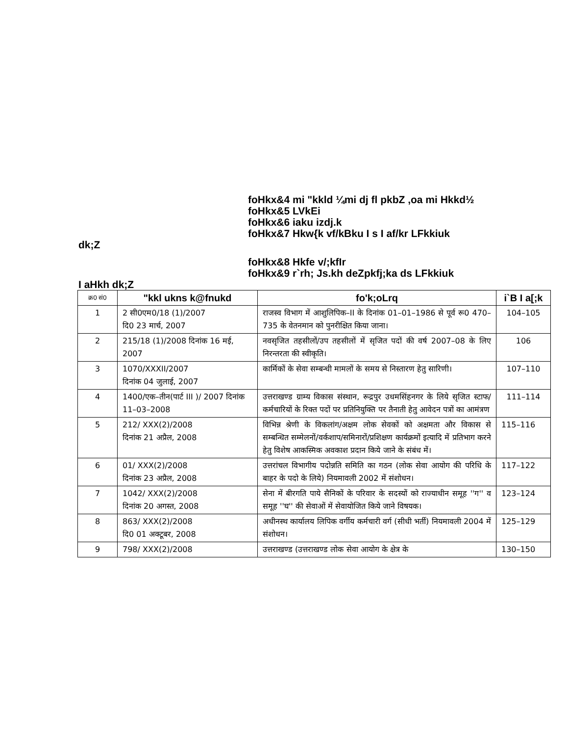foHkx&4 mi "kkld ¼mi dj fl pkbZ ,oa mi Hkkd½
foHkx&5 LVkEi
foHkx&6 iaku izdj.k
foHkx&7 Hkw{k vf/kBku I s I af/kr LFkkiuk
dk;Z
foHkx&8 Hkfe v/;kfIr
foHkx&9 r`rh; Js.kh deZpkfj;ka ds LFkkiuk
I aHkh dk;Z
| क्र0 सं0 | "kkl ukns k@fnukd | fo'k;oLrq | i`B I a[;k |
| --- | --- | --- | --- |
| 1 | 2 सी0एम0/18 (1)/2007 दि0 23 मार्च, 2007 | राजस्व विभाग में आशुलिपिक–II के दिनांक 01–01–1986 से पूर्व रू0 470–735 के वेतनमान को पुनरीक्षित किया जाना। | 104–105 |
| 2 | 215/18 (1)/2008 दिनांक 16 मई, 2007 | नवसृजित तहसीलों/उप तहसीलों में सृजित पदों की वर्ष 2007–08 के लिए निरन्तरता की स्वीकृति। | 106 |
| 3 | 1070/XXXII/2007 दिनांक 04 जुलाई, 2007 | कार्मिकों के सेवा सम्बन्धी मामलों के समय से निस्तारण हेतु सारिणी। | 107–110 |
| 4 | 1400/एक–तीन(पार्ट III )/ 2007 दिनांक 11–03–2008 | उत्तराखण्ड ग्राम्य विकास संस्थान, रूद्रपुर उधमसिंहनगर के लिये सृजित स्टाफ/ कर्मचारियों के रिक्त पदों पर प्रतिनियुक्ति पर तैनाती हेतु आवेदन पत्रों का आमंत्रण | 111–114 |
| 5 | 212/ XXX(2)/2008 दिनांक 21 अप्रैल, 2008 | विभिन्न श्रेणी के विकलांग/अक्षम लोक सेवकों को अक्षमता और विकास से सम्बन्धित सम्मेलनों/वर्कशाप/समिनारों/प्रशिक्षण कार्यक्रमों इत्यादि में प्रतिभाग करने हेतु विशेष आकस्मिक अवकाश प्रदान किये जाने के संबंध में। | 115–116 |
| 6 | 01/ XXX(2)/2008 दिनांक 23 अप्रैल, 2008 | उत्तरांचल विभागीय पदोन्नति समिति का गठन (लोक सेवा आयोग की परिधि के बाहर के पदो के लिये) नियमावली 2002 में संशोधन। | 117–122 |
| 7 | 1042/ XXX(2)/2008 दिनांक 20 अगस्त, 2008 | सेना में बीरगति पाये सैनिकों के परिवार के सदस्यों को राज्याधीन समूह ''ग'' व समूह ''घ'' की सेवाओं में सेवायोजित किये जाने विषयक। | 123–124 |
| 8 | 863/ XXX(2)/2008 दि0 01 अक्टूबर, 2008 | अधीनस्थ कार्यालय लिपिक वर्गीय कर्मचारी वर्ग (सीधी भर्ती) नियमावली 2004 में संशोधन। | 125–129 |
| 9 | 798/ XXX(2)/2008 | उत्तराखण्ड (उत्तराखण्ड लोक सेवा आयोग के क्षेत्र के | 130–150 |